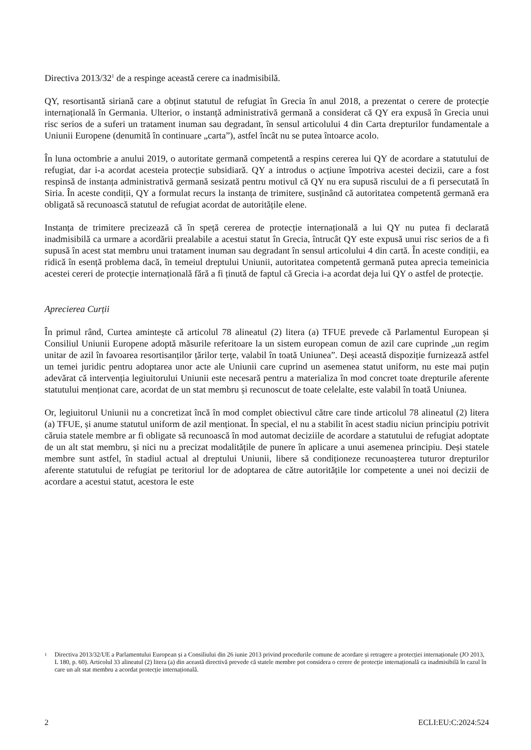Directiva 2013/32<sup>1</sup> de a respinge această cerere ca inadmisibilă.
QY, resortisantă siriană care a obținut statutul de refugiat în Grecia în anul 2018, a prezentat o cerere de protecție internațională în Germania. Ulterior, o instanță administrativă germană a considerat că QY era expusă în Grecia unui risc serios de a suferi un tratament inuman sau degradant, în sensul articolului 4 din Carta drepturilor fundamentale a Uniunii Europene (denumită în continuare „carta”), astfel încât nu se putea întoarce acolo.
În luna octombrie a anului 2019, o autoritate germană competentă a respins cererea lui QY de acordare a statutului de refugiat, dar i-a acordat acesteia protecție subsidiară. QY a introdus o acțiune împotriva acestei decizii, care a fost respinsă de instanța administrativă germană sesizată pentru motivul că QY nu era supusă riscului de a fi persecutată în Siria. În aceste condiții, QY a formulat recurs la instanța de trimitere, susținând că autoritatea competentă germană era obligată să recunoască statutul de refugiat acordat de autoritățile elene.
Instanța de trimitere precizează că în speță cererea de protecție internațională a lui QY nu putea fi declarată inadmisibilă ca urmare a acordării prealabile a acestui statut în Grecia, întrucât QY este expusă unui risc serios de a fi supusă în acest stat membru unui tratament inuman sau degradant în sensul articolului 4 din cartă. În aceste condiții, ea ridică în esență problema dacă, în temeiul dreptului Uniunii, autoritatea competentă germană putea aprecia temeinicia acestei cereri de protecție internațională fără a fi ținută de faptul că Grecia i-a acordat deja lui QY o astfel de protecție.
Aprecierea Curții
În primul rând, Curtea amintește că articolul 78 alineatul (2) litera (a) TFUE prevede că Parlamentul European și Consiliul Uniunii Europene adoptă măsurile referitoare la un sistem european comun de azil care cuprinde „un regim unitar de azil în favoarea resortisanților țărilor terțe, valabil în toată Uniunea”. Deși această dispoziție furnizează astfel un temei juridic pentru adoptarea unor acte ale Uniunii care cuprind un asemenea statut uniform, nu este mai puțin adevărat că intervenția legiuitorului Uniunii este necesară pentru a materializa în mod concret toate drepturile aferente statutului menționat care, acordat de un stat membru și recunoscut de toate celelalte, este valabil în toată Uniunea.
Or, legiuitorul Uniunii nu a concretizat încă în mod complet obiectivul către care tinde articolul 78 alineatul (2) litera (a) TFUE, și anume statutul uniform de azil menționat. În special, el nu a stabilit în acest stadiu niciun principiu potrivit căruia statele membre ar fi obligate să recunoască în mod automat deciziile de acordare a statutului de refugiat adoptate de un alt stat membru, și nici nu a precizat modalitățile de punere în aplicare a unui asemenea principiu. Deși statele membre sunt astfel, în stadiul actual al dreptului Uniunii, libere să condiționeze recunoașterea tuturor drepturilor aferente statutului de refugiat pe teritoriul lor de adoptarea de către autoritățile lor competente a unei noi decizii de acordare a acestui statut, acestora le este
1
Directiva 2013/32/UE a Parlamentului European și a Consiliului din 26 iunie 2013 privind procedurile comune de acordare și retragere a protecției internaționale (JO 2013, L 180, p. 60). Articolul 33 alineatul (2) litera (a) din această directivă prevede că statele membre pot considera o cerere de protecție internațională ca inadmisibilă în cazul în care un alt stat membru a acordat protecție internațională.
2 ECLI:EU:C:2024:524